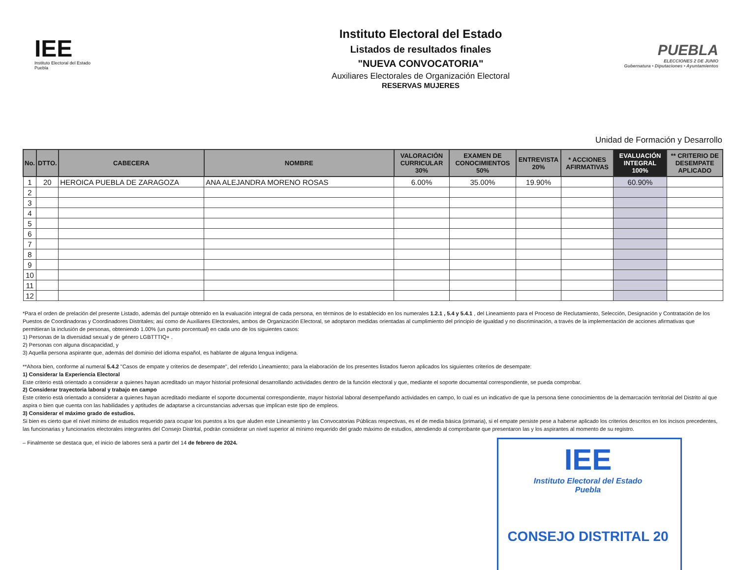IEE
Instituto Electoral del Estado
Puebla
Instituto Electoral del Estado
Listados de resultados finales
"NUEVA CONVOCATORIA"
Auxiliares Electorales de Organización Electoral
RESERVAS MUJERES
PUEBLA
ELECCIONES 2 DE JUNIO
Gubernatura • Diputaciones • Ayuntamientos
Unidad de Formación y Desarrollo
| No. | DTTO. | CABECERA | NOMBRE | VALORACIÓN CURRICULAR 30% | EXAMEN DE CONOCIMIENTOS 50% | ENTREVISTA 20% | * ACCIONES AFIRMATIVAS | EVALUACIÓN INTEGRAL 100% | ** CRITERIO DE DESEMPATE APLICADO |
| --- | --- | --- | --- | --- | --- | --- | --- | --- | --- |
| 1 | 20 | HEROICA PUEBLA DE ZARAGOZA | ANA ALEJANDRA MORENO ROSAS | 6.00% | 35.00% | 19.90% | | 60.90% | |
| 2 | | | | | | | | | |
| 3 | | | | | | | | | |
| 4 | | | | | | | | | |
| 5 | | | | | | | | | |
| 6 | | | | | | | | | |
| 7 | | | | | | | | | |
| 8 | | | | | | | | | |
| 9 | | | | | | | | | |
| 10 | | | | | | | | | |
| 11 | | | | | | | | | |
| 12 | | | | | | | | | |
*Para el orden de prelación del presente Listado, además del puntaje obtenido en la evaluación integral de cada persona, en términos de lo establecido en los numerales 1.2.1 , 5.4 y 5.4.1 , del Lineamiento para el Proceso de Reclutamiento, Selección, Designación y Contratación de los Puestos de Coordinadoras y Coordinadores Distritales; así como de Auxiliares Electorales, ambos de Organización Electoral, se adoptaron medidas orientadas al cumplimiento del principio de igualdad y no discriminación, a través de la implementación de acciones afirmativas que permitieran la inclusión de personas, obteniendo 1.00% (un punto porcentual) en cada uno de los siguientes casos:
1) Personas de la diversidad sexual y de género LGBTTTIQ+ .
2) Personas con alguna discapacidad, y
3) Aquella persona aspirante que, además del dominio del idioma español, es hablante de alguna lengua indígena.
**Ahora bien, conforme al numeral 5.4.2 "Casos de empate y criterios de desempate", del referido Lineamiento; para la elaboración de los presentes listados fueron aplicados los siguientes criterios de desempate:
1) Considerar la Experiencia Electoral
Este criterio está orientado a considerar a quienes hayan acreditado un mayor historial profesional desarrollando actividades dentro de la función electoral y que, mediante el soporte documental correspondiente, se pueda comprobar.
2) Considerar trayectoria laboral y trabajo en campo
Este criterio está orientado a considerar a quienes hayan acreditado mediante el soporte documental correspondiente, mayor historial laboral desempeñando actividades en campo, lo cual es un indicativo de que la persona tiene conocimientos de la demarcación territorial del Distrito al que aspira o bien que cuenta con las habilidades y aptitudes de adaptarse a circunstancias adversas que implican este tipo de empleos.
3) Considerar el máximo grado de estudios.
Si bien es cierto que el nivel mínimo de estudios requerido para ocupar los puestos a los que aluden este Lineamiento y las Convocatorias Públicas respectivas, es el de media básica (primaria), si el empate persiste pese a haberse aplicado los criterios descritos en los incisos precedentes, las funcionarias y funcionarios electorales integrantes del Consejo Distrital, podrán considerar un nivel superior al mínimo requerido del grado máximo de estudios, atendiendo al comprobante que presentaron las y los aspirantes al momento de su registro.
– Finalmente se destaca que, el inicio de labores será a partir del 14 de febrero de 2024.
IEE
Instituto Electoral del Estado
Puebla
CONSEJO DISTRITAL 20